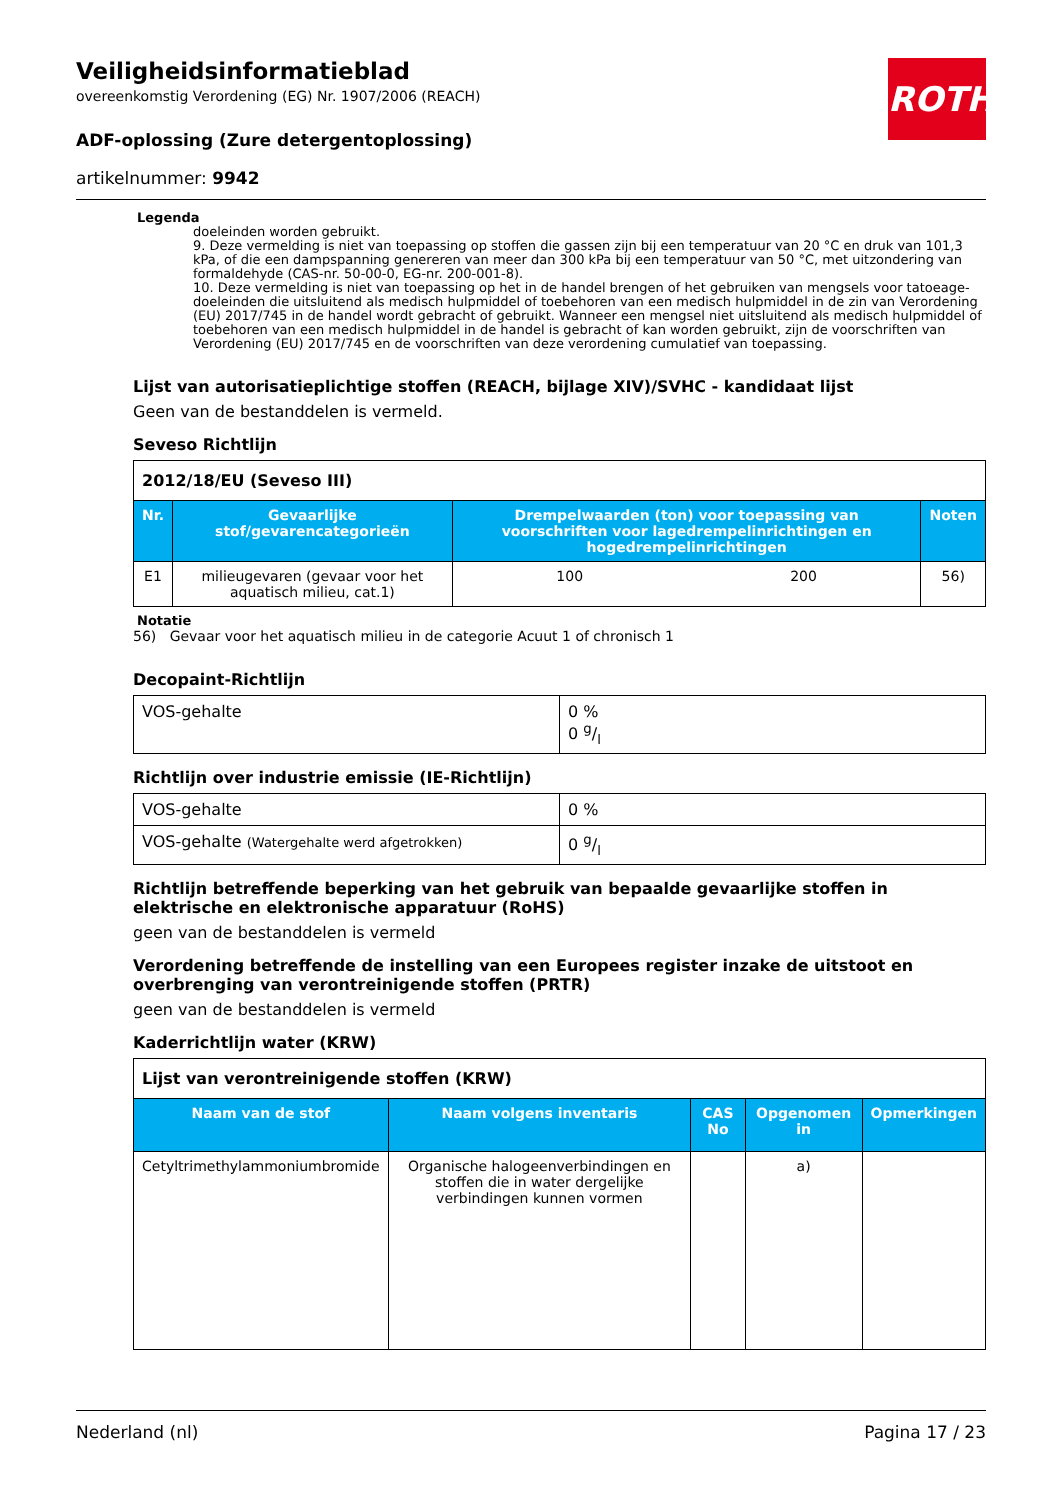Veiligheidsinformatieblad
overeenkomstig Verordening (EG) Nr. 1907/2006 (REACH)
ADF-oplossing (Zure detergentoplossing)
artikelnummer: 9942
ROTH
Legenda
doeleinden worden gebruikt.
9. Deze vermelding is niet van toepassing op stoffen die gassen zijn bij een temperatuur van 20 °C en druk van 101,3 kPa, of die een dampspanning genereren van meer dan 300 kPa bij een temperatuur van 50 °C, met uitzondering van formaldehyde (CAS-nr. 50-00-0, EG-nr. 200-001-8).
10. Deze vermelding is niet van toepassing op het in de handel brengen of het gebruiken van mengsels voor tatoeage-doeleinden die uitsluitend als medisch hulpmiddel of toebehoren van een medisch hulpmiddel in de zin van Verordening (EU) 2017/745 in de handel wordt gebracht of gebruikt. Wanneer een mengsel niet uitsluitend als medisch hulpmiddel of toebehoren van een medisch hulpmiddel in de handel is gebracht of kan worden gebruikt, zijn de voorschriften van Verordening (EU) 2017/745 en de voorschriften van deze verordening cumulatief van toepassing.
Lijst van autorisatieplichtige stoffen (REACH, bijlage XIV)/SVHC - kandidaat lijst
Geen van de bestanddelen is vermeld.
Seveso Richtlijn
| 2012/18/EU (Seveso III) | | | | |
| Nr. | Gevaarlijke stof/gevarencategorieën | Drempelwaarden (ton) voor toepassing van voorschriften voor lagedrempelinrichtingen en hogedrempelinrichtingen | | Noten |
| E1 | milieugevaren (gevaar voor het aquatisch milieu, cat.1) | 100 | 200 | 56) |
Notatie
56) Gevaar voor het aquatisch milieu in de categorie Acuut 1 of chronisch 1
Decopaint-Richtlijn
| VOS-gehalte | 0 % 0 g/l |
Richtlijn over industrie emissie (IE-Richtlijn)
| VOS-gehalte | 0 % |
| VOS-gehalte (Watergehalte werd afgetrokken) | 0 g/l |
Richtlijn betreffende beperking van het gebruik van bepaalde gevaarlijke stoffen in elektrische en elektronische apparatuur (RoHS)
geen van de bestanddelen is vermeld
Verordening betreffende de instelling van een Europees register inzake de uitstoot en overbrenging van verontreinigende stoffen (PRTR)
geen van de bestanddelen is vermeld
Kaderrichtlijn water (KRW)
| Lijst van verontreinigende stoffen (KRW) | | | | |
| Naam van de stof | Naam volgens inventaris | CAS No | Opgenomen in | Opmerkingen |
| Cetyltrimethylammoniumbromide | Organische halogeenverbindingen en stoffen die in water dergelijke verbindingen kunnen vormen | | a) | |
Nederland (nl) Pagina 17 / 23